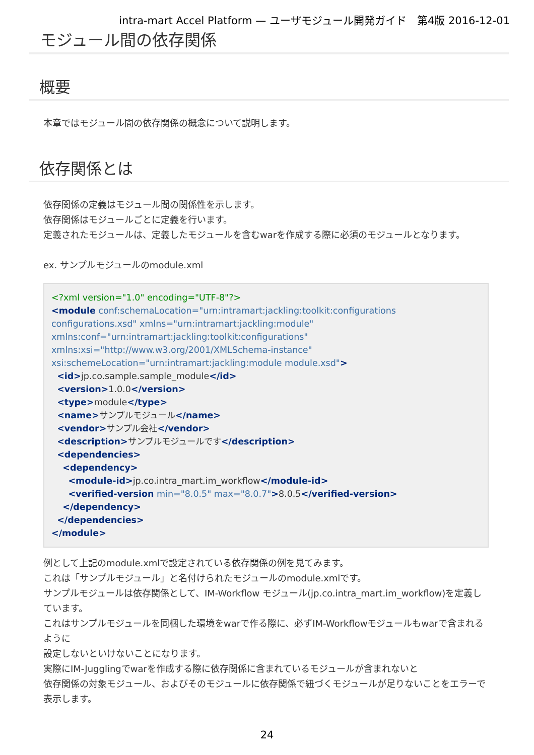intra-mart Accel Platform — ユーザモジュール開発ガイド　第4版 2016-12-01
モジュール間の依存関係
概要
本章ではモジュール間の依存関係の概念について説明します。
依存関係とは
依存関係の定義はモジュール間の関係性を示します。
依存関係はモジュールごとに定義を行います。
定義されたモジュールは、定義したモジュールを含むwarを作成する際に必須のモジュールとなります。
ex. サンプルモジュールのmodule.xml
<?xml version="1.0" encoding="UTF-8"?>
<module conf:schemaLocation="urn:intramart:jackling:toolkit:configurations configurations.xsd" xmlns="urn:intramart:jackling:module"
xmlns:conf="urn:intramart:jackling:toolkit:configurations"
xmlns:xsi="http://www.w3.org/2001/XMLSchema-instance"
xsi:schemeLocation="urn:intramart:jackling:module module.xsd">
  <id>jp.co.sample.sample_module</id>
  <version>1.0.0</version>
  <type>module</type>
  <name>サンプルモジュール</name>
  <vendor>サンプル会社</vendor>
  <description>サンプルモジュールです</description>
  <dependencies>
    <dependency>
      <module-id>jp.co.intra_mart.im_workflow</module-id>
      <verified-version min="8.0.5" max="8.0.7">8.0.5</verified-version>
    </dependency>
  </dependencies>
</module>
例として上記のmodule.xmlで設定されている依存関係の例を見てみます。
これは「サンプルモジュール」と名付けられたモジュールのmodule.xmlです。
サンプルモジュールは依存関係として、IM-Workflow モジュール(jp.co.intra_mart.im_workflow)を定義しています。
これはサンプルモジュールを同梱した環境をwarで作る際に、必ずIM-Workflowモジュールもwarで含まれるように
設定しないといけないことになります。
実際にIM-Jugglingでwarを作成する際に依存関係に含まれているモジュールが含まれないと
依存関係の対象モジュール、およびそのモジュールに依存関係で紐づくモジュールが足りないことをエラーで表示します。
24